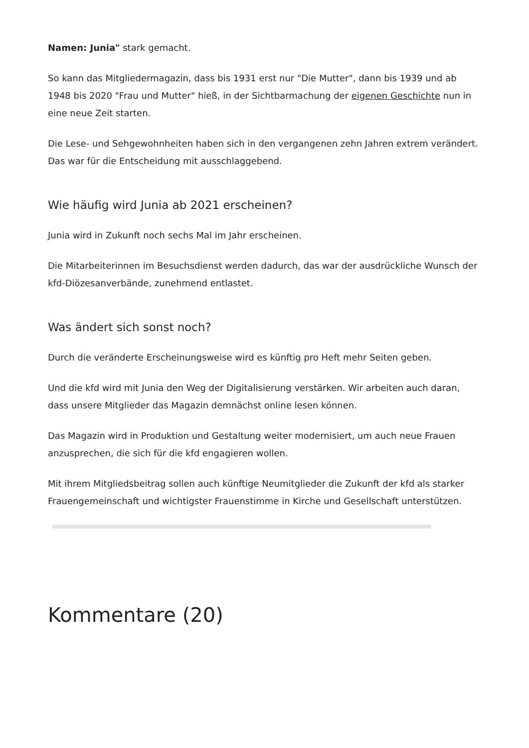Namen: Junia" stark gemacht.
So kann das Mitgliedermagazin, dass bis 1931 erst nur "Die Mutter", dann bis 1939 und ab 1948 bis 2020 "Frau und Mutter" hieß, in der Sichtbarmachung der eigenen Geschichte nun in eine neue Zeit starten.
Die Lese- und Sehgewohnheiten haben sich in den vergangenen zehn Jahren extrem verändert. Das war für die Entscheidung mit ausschlaggebend.
Wie häufig wird Junia ab 2021 erscheinen?
Junia wird in Zukunft noch sechs Mal im Jahr erscheinen.
Die Mitarbeiterinnen im Besuchsdienst werden dadurch, das war der ausdrückliche Wunsch der kfd-Diözesanverbände, zunehmend entlastet.
Was ändert sich sonst noch?
Durch die veränderte Erscheinungsweise wird es künftig pro Heft mehr Seiten geben.
Und die kfd wird mit Junia den Weg der Digitalisierung verstärken. Wir arbeiten auch daran, dass unsere Mitglieder das Magazin demnächst online lesen können.
Das Magazin wird in Produktion und Gestaltung weiter modernisiert, um auch neue Frauen anzusprechen, die sich für die kfd engagieren wollen.
Mit ihrem Mitgliedsbeitrag sollen auch künftige Neumitglieder die Zukunft der kfd als starker Frauengemeinschaft und wichtigster Frauenstimme in Kirche und Gesellschaft unterstützen.
Kommentare (20)